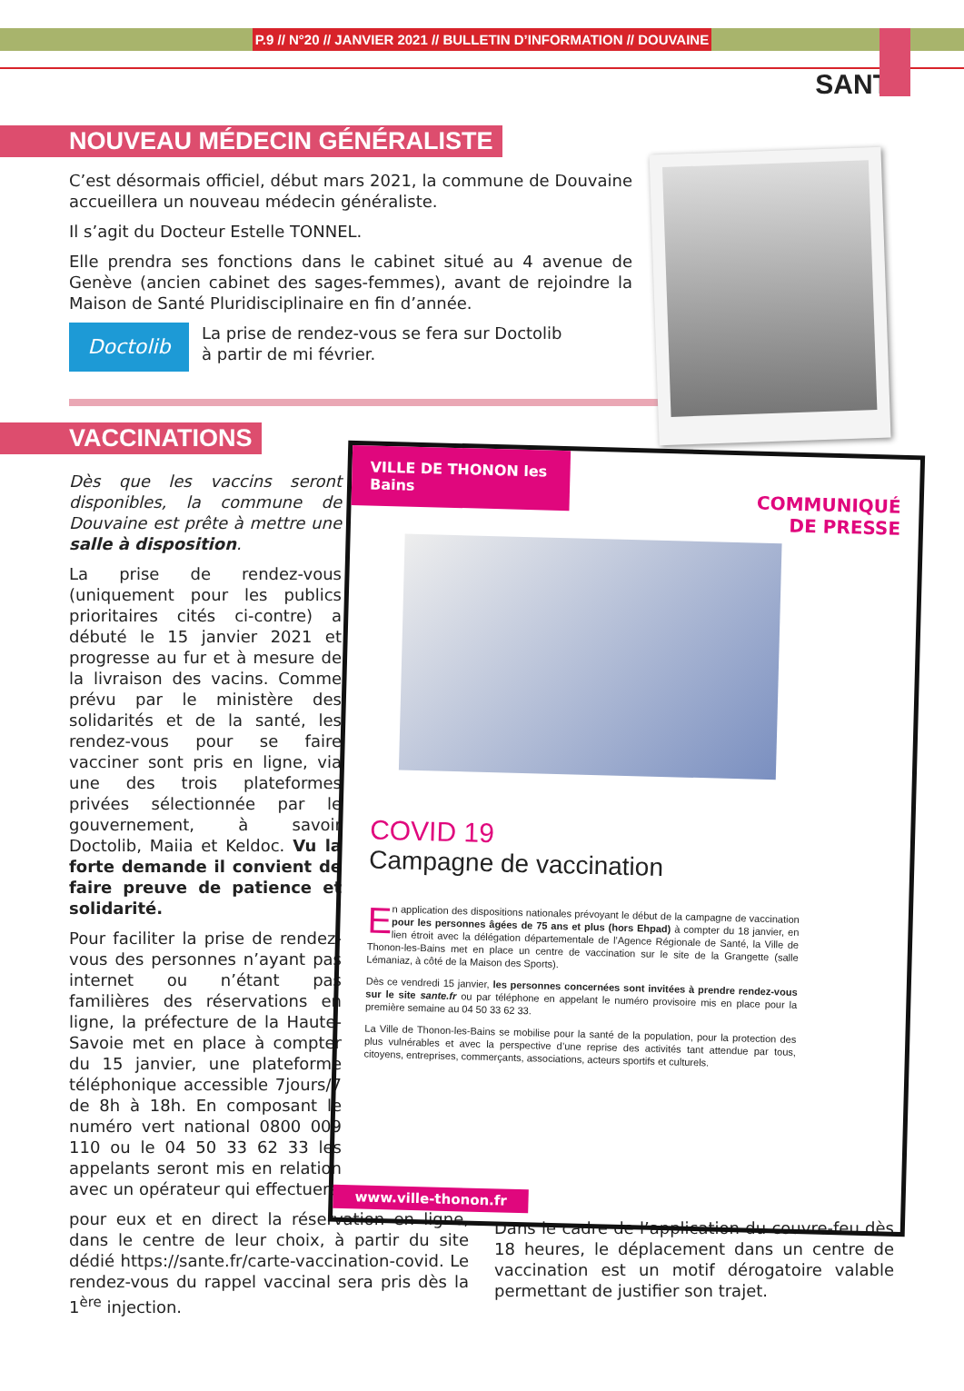P.9 // N°20 // JANVIER 2021 // BULLETIN D’INFORMATION // DOUVAINE
SANTÉ
NOUVEAU MÉDECIN GÉNÉRALISTE
C’est désormais officiel, début mars 2021, la commune de Douvaine accueillera un nouveau médecin généraliste.
Il s’agit du Docteur Estelle TONNEL.
Elle prendra ses fonctions dans le cabinet situé au 4 avenue de Genève (ancien cabinet des sages-femmes), avant de rejoindre la Maison de Santé Pluridisciplinaire en fin d’année.
Doctolib
La prise de rendez-vous se fera sur Doctolib
à partir de mi février.
VACCINATIONS
Dès que les vaccins seront disponibles, la commune de Douvaine est prête à mettre une salle à disposition.
La prise de rendez-vous (uniquement pour les publics prioritaires cités ci-contre) a débuté le 15 janvier 2021 et progresse au fur et à mesure de la livraison des vacins. Comme prévu par le ministère des solidarités et de la santé, les rendez-vous pour se faire vacciner sont pris en ligne, via une des trois plateformes privées sélectionnée par le gouvernement, à savoir Doctolib, Maiia et Keldoc. Vu la forte demande il convient de faire preuve de patience et solidarité.
Pour faciliter la prise de rendez-vous des personnes n’ayant pas internet ou n’étant pas familières des réservations en ligne, la préfecture de la Haute-Savoie met en place à compter du 15 janvier, une plateforme téléphonique accessible 7jours/7 de 8h à 18h. En composant le numéro vert national 0800 009 110 ou le 04 50 33 62 33 les appelants seront mis en relation avec un opérateur qui effectuera
pour eux et en direct la réservation en ligne, dans le centre de leur choix, à partir du site dédié https://sante.fr/carte-vaccination-covid. Le rendez-vous du rappel vaccinal sera pris dès la 1<sup>ère</sup> injection.
Dans le cadre de l’application du couvre-feu dès 18 heures, le déplacement dans un centre de vaccination est un motif dérogatoire valable permettant de justifier son trajet.
VILLE DE THONON les Bains
COMMUNIQUÉ
DE PRESSE
COVID 19
Campagne de vaccination
En application des dispositions nationales prévoyant le début de la campagne de vaccination pour les personnes âgées de 75 ans et plus (hors Ehpad) à compter du 18 janvier, en lien étroit avec la délégation départementale de l’Agence Régionale de Santé, la Ville de Thonon-les-Bains met en place un centre de vaccination sur le site de la Grangette (salle Lémaniaz, à côté de la Maison des Sports).
Dès ce vendredi 15 janvier, les personnes concernées sont invitées à prendre rendez-vous sur le site sante.fr ou par téléphone en appelant le numéro provisoire mis en place pour la première semaine au 04 50 33 62 33.
La Ville de Thonon-les-Bains se mobilise pour la santé de la population, pour la protection des plus vulnérables et avec la perspective d’une reprise des activités tant attendue par tous, citoyens, entreprises, commerçants, associations, acteurs sportifs et culturels.
www.ville-thonon.fr